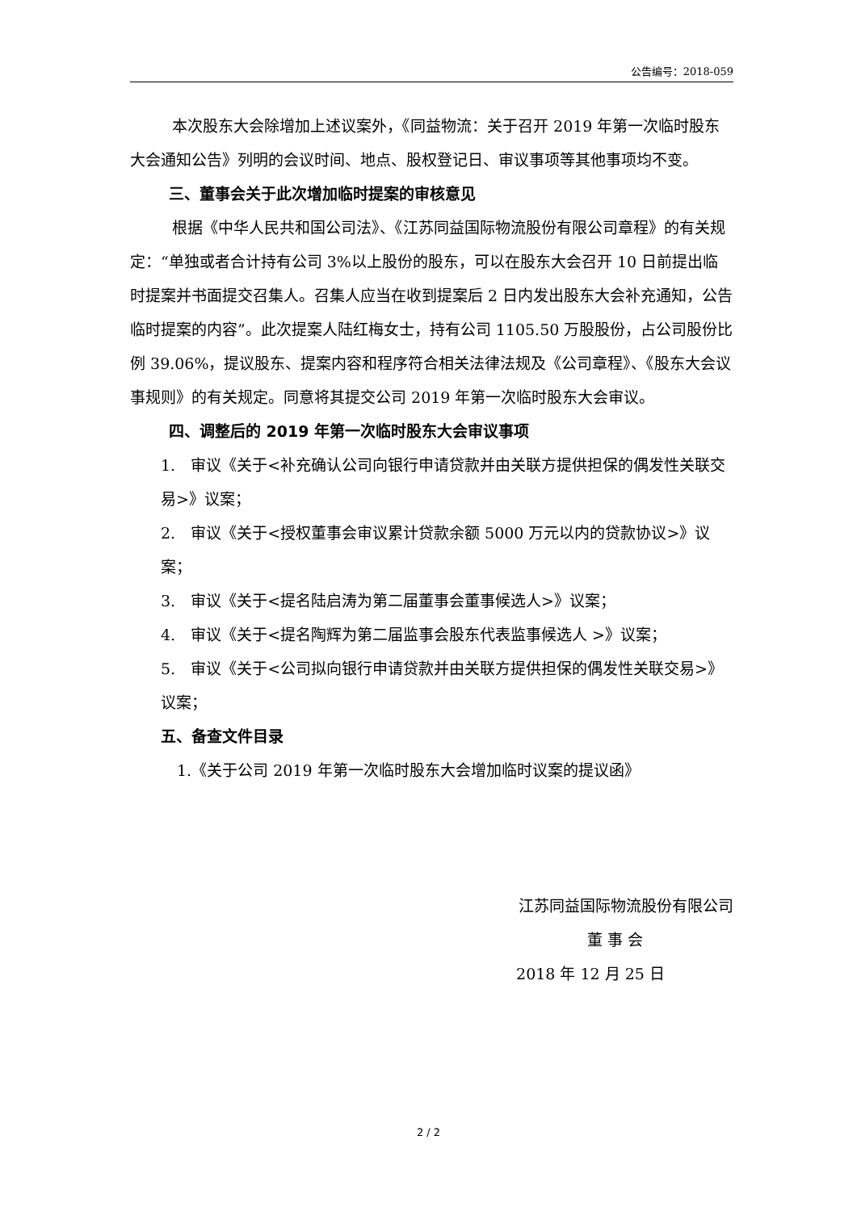公告编号：2018-059
本次股东大会除增加上述议案外，《同益物流：关于召开 2019 年第一次临时股东大会通知公告》列明的会议时间、地点、股权登记日、审议事项等其他事项均不变。
三、董事会关于此次增加临时提案的审核意见
根据《中华人民共和国公司法》、《江苏同益国际物流股份有限公司章程》的有关规定：“单独或者合计持有公司 3%以上股份的股东，可以在股东大会召开 10 日前提出临时提案并书面提交召集人。召集人应当在收到提案后 2 日内发出股东大会补充通知，公告临时提案的内容”。此次提案人陆红梅女士，持有公司 1105.50 万股股份，占公司股份比例 39.06%，提议股东、提案内容和程序符合相关法律法规及《公司章程》、《股东大会议事规则》的有关规定。同意将其提交公司 2019 年第一次临时股东大会审议。
四、调整后的 2019 年第一次临时股东大会审议事项
1.　审议《关于<补充确认公司向银行申请贷款并由关联方提供担保的偶发性关联交易>》议案；
2.　审议《关于<授权董事会审议累计贷款余额 5000 万元以内的贷款协议>》议案；
3.　审议《关于<提名陆启涛为第二届董事会董事候选人>》议案；
4.　审议《关于<提名陶辉为第二届监事会股东代表监事候选人 >》议案；
5.　审议《关于<公司拟向银行申请贷款并由关联方提供担保的偶发性关联交易>》议案；
五、备查文件目录
1.《关于公司 2019 年第一次临时股东大会增加临时议案的提议函》
江苏同益国际物流股份有限公司
董 事 会
2018 年 12 月 25 日
2 / 2